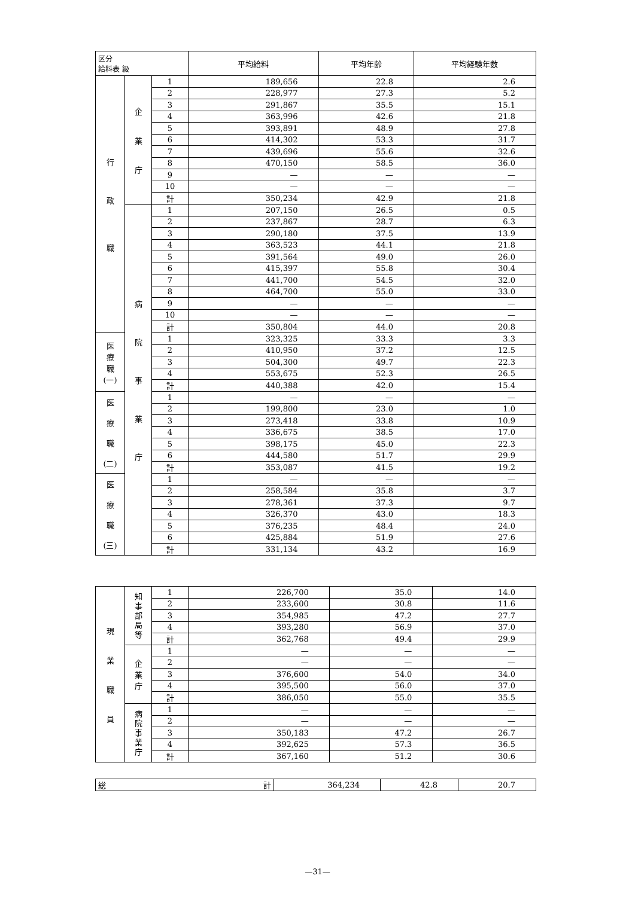| 区分 給料表 級 | | | 平均給料 | 平均年齢 | 平均経験年数 |
| --- | --- | --- | --- | --- | --- |
| 行 政 職 | 企 業 庁 | 1 | 189,656 | 22.8 | 2.6 |
| | | 2 | 228,977 | 27.3 | 5.2 |
| | | 3 | 291,867 | 35.5 | 15.1 |
| | | 4 | 363,996 | 42.6 | 21.8 |
| | | 5 | 393,891 | 48.9 | 27.8 |
| | | 6 | 414,302 | 53.3 | 31.7 |
| | | 7 | 439,696 | 55.6 | 32.6 |
| | | 8 | 470,150 | 58.5 | 36.0 |
| | | 9 | — | — | — |
| | | 10 | — | — | — |
| | | 計 | 350,234 | 42.9 | 21.8 |
| | 病 院 事 業 庁 | 1 | 207,150 | 26.5 | 0.5 |
| | | 2 | 237,867 | 28.7 | 6.3 |
| | | 3 | 290,180 | 37.5 | 13.9 |
| | | 4 | 363,523 | 44.1 | 21.8 |
| | | 5 | 391,564 | 49.0 | 26.0 |
| | | 6 | 415,397 | 55.8 | 30.4 |
| | | 7 | 441,700 | 54.5 | 32.0 |
| | | 8 | 464,700 | 55.0 | 33.0 |
| | | 9 | — | — | — |
| | | 10 | — | — | — |
| | | 計 | 350,804 | 44.0 | 20.8 |
| 医 療 職 (一) | | 1 | 323,325 | 33.3 | 3.3 |
| | | 2 | 410,950 | 37.2 | 12.5 |
| | | 3 | 504,300 | 49.7 | 22.3 |
| | | 4 | 553,675 | 52.3 | 26.5 |
| | | 計 | 440,388 | 42.0 | 15.4 |
| 医 療 職 (二) | | 1 | — | — | — |
| | | 2 | 199,800 | 23.0 | 1.0 |
| | | 3 | 273,418 | 33.8 | 10.9 |
| | | 4 | 336,675 | 38.5 | 17.0 |
| | | 5 | 398,175 | 45.0 | 22.3 |
| | | 6 | 444,580 | 51.7 | 29.9 |
| | | 計 | 353,087 | 41.5 | 19.2 |
| 医 療 職 (三) | | 1 | — | — | — |
| | | 2 | 258,584 | 35.8 | 3.7 |
| | | 3 | 278,361 | 37.3 | 9.7 |
| | | 4 | 326,370 | 43.0 | 18.3 |
| | | 5 | 376,235 | 48.4 | 24.0 |
| | | 6 | 425,884 | 51.9 | 27.6 |
| | | 計 | 331,134 | 43.2 | 16.9 |
| 現 業 職 員 | 知 事 部 局 等 | 1 | 226,700 | 35.0 | 14.0 |
| | | 2 | 233,600 | 30.8 | 11.6 |
| | | 3 | 354,985 | 47.2 | 27.7 |
| | | 4 | 393,280 | 56.9 | 37.0 |
| | | 計 | 362,768 | 49.4 | 29.9 |
| | 企 業 庁 | 1 | — | — | — |
| | | 2 | — | — | — |
| | | 3 | 376,600 | 54.0 | 34.0 |
| | | 4 | 395,500 | 56.0 | 37.0 |
| | | 計 | 386,050 | 55.0 | 35.5 |
| | 病 院 事 業 庁 | 1 | — | — | — |
| | | 2 | — | — | — |
| | | 3 | 350,183 | 47.2 | 26.7 |
| | | 4 | 392,625 | 57.3 | 36.5 |
| | | 計 | 367,160 | 51.2 | 30.6 |
| 総 計 | 364,234 | 42.8 | 20.7 |
—31—